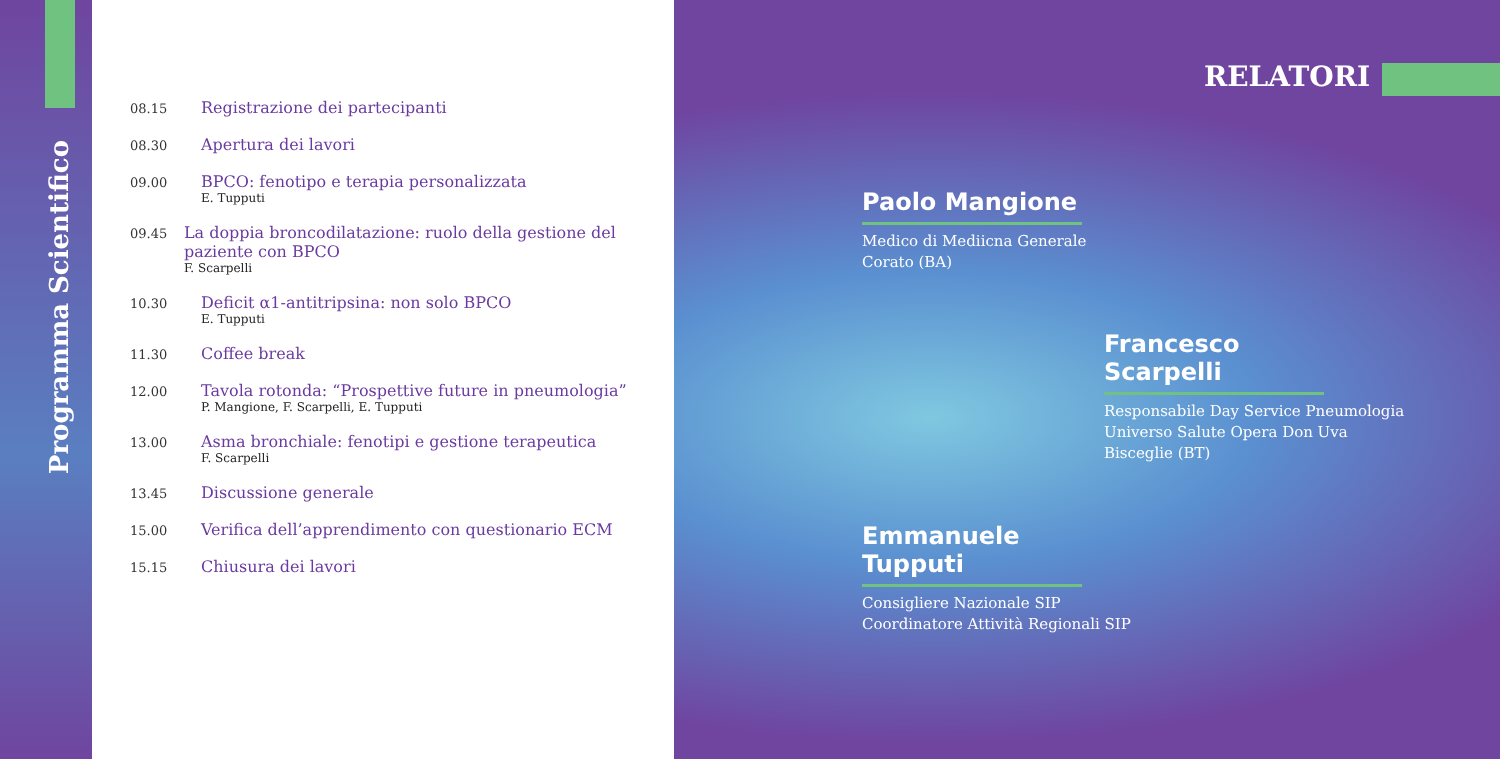Programma Scientifico
08.15
Registrazione dei partecipanti
08.30
Apertura dei lavori
09.00
BPCO: fenotipo e terapia personalizzata
E. Tupputi
09.45
La doppia broncodilatazione: ruolo della gestione del paziente con BPCO
F. Scarpelli
10.30
Deficit α1-antitripsina: non solo BPCO
E. Tupputi
11.30
Coffee break
12.00
Tavola rotonda: “Prospettive future in pneumologia”
P. Mangione, F. Scarpelli, E. Tupputi
13.00
Asma bronchiale: fenotipi e gestione terapeutica
F. Scarpelli
13.45
Discussione generale
15.00
Verifica dell’apprendimento con questionario ECM
15.15
Chiusura dei lavori
RELATORI
Paolo Mangione
Medico di Mediicna Generale
Corato (BA)
Francesco Scarpelli
Responsabile Day Service Pneumologia
Universo Salute Opera Don Uva
Bisceglie (BT)
Emmanuele Tupputi
Consigliere Nazionale SIP
Coordinatore Attività Regionali SIP